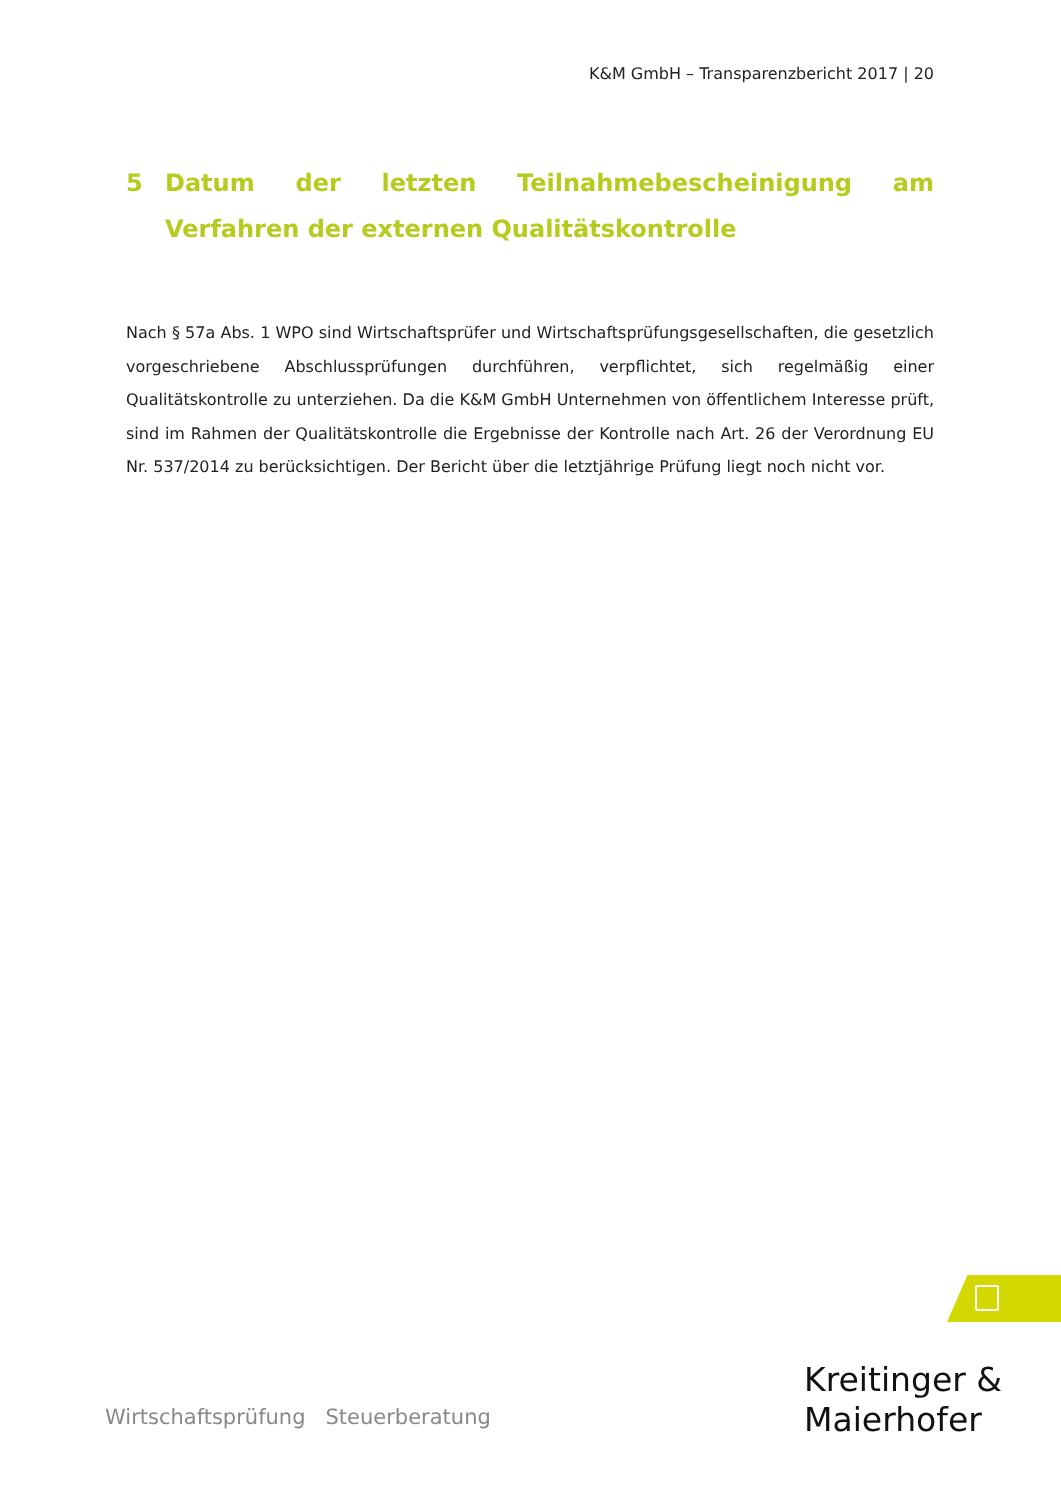K&M GmbH – Transparenzbericht 2017 | 20
5 Datum der letzten Teilnahmebescheinigung am Verfahren der externen Qualitätskontrolle
Nach § 57a Abs. 1 WPO sind Wirtschaftsprüfer und Wirtschaftsprüfungsgesellschaften, die gesetzlich vorgeschriebene Abschlussprüfungen durchführen, verpflichtet, sich regelmäßig einer Qualitätskontrolle zu unterziehen. Da die K&M GmbH Unternehmen von öffentlichem Interesse prüft, sind im Rahmen der Qualitätskontrolle die Ergebnisse der Kontrolle nach Art. 26 der Verordnung EU Nr. 537/2014 zu berücksichtigen. Der Bericht über die letztjährige Prüfung liegt noch nicht vor.
Kreitinger &
Maierhofer
Wirtschaftsprüfung Steuerberatung